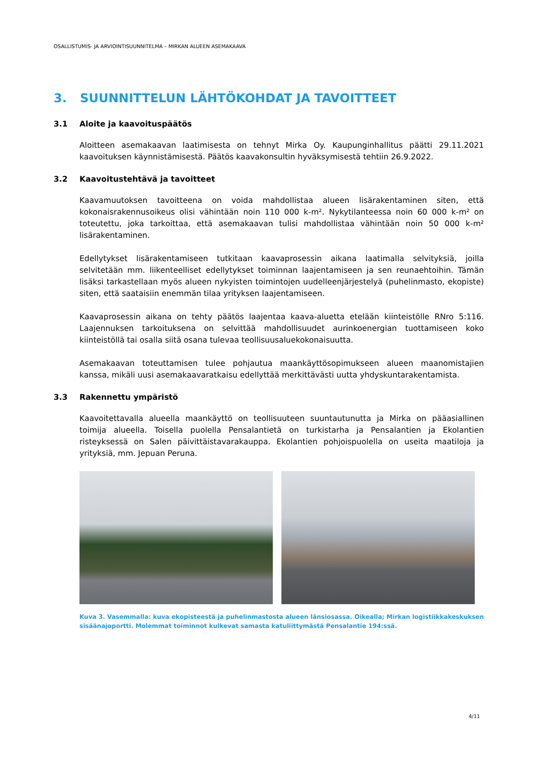OSALLISTUMIS- JA ARVIOINTISUUNNITELMA – MIRKAN ALUEEN ASEMAKAAVA
3. SUUNNITTELUN LÄHTÖKOHDAT JA TAVOITTEET
3.1 Aloite ja kaavoituspäätös
Aloitteen asemakaavan laatimisesta on tehnyt Mirka Oy. Kaupunginhallitus päätti 29.11.2021 kaavoituksen käynnistämisestä. Päätös kaavakonsultin hyväksymisestä tehtiin 26.9.2022.
3.2 Kaavoitustehtävä ja tavoitteet
Kaavamuutoksen tavoitteena on voida mahdollistaa alueen lisärakentaminen siten, että kokonaisrakennusoikeus olisi vähintään noin 110 000 k-m². Nykytilanteessa noin 60 000 k-m² on toteutettu, joka tarkoittaa, että asemakaavan tulisi mahdollistaa vähintään noin 50 000 k-m² lisärakentaminen.
Edellytykset lisärakentamiseen tutkitaan kaavaprosessin aikana laatimalla selvityksiä, joilla selvitetään mm. liikenteelliset edellytykset toiminnan laajentamiseen ja sen reunaehtoihin. Tämän lisäksi tarkastellaan myös alueen nykyisten toimintojen uudelleenjärjestelyä (puhelinmasto, ekopiste) siten, että saataisiin enemmän tilaa yrityksen laajentamiseen.
Kaavaprosessin aikana on tehty päätös laajentaa kaava-aluetta etelään kiinteistölle RNro 5:116. Laajennuksen tarkoituksena on selvittää mahdollisuudet aurinkoenergian tuottamiseen koko kiinteistöllä tai osalla siitä osana tulevaa teollisuusaluekokonaisuutta.
Asemakaavan toteuttamisen tulee pohjautua maankäyttösopimukseen alueen maanomistajien kanssa, mikäli uusi asemakaavaratkaisu edellyttää merkittävästi uutta yhdyskuntarakentamista.
3.3 Rakennettu ympäristö
Kaavoitettavalla alueella maankäyttö on teollisuuteen suuntautunutta ja Mirka on pääasiallinen toimija alueella. Toisella puolella Pensalantietä on turkistarha ja Pensalantien ja Ekolantien risteyksessä on Salen päivittäistavarakauppa. Ekolantien pohjoispuolella on useita maatiloja ja yrityksiä, mm. Jepuan Peruna.
Kuva 3. Vasemmalla: kuva ekopisteestä ja puhelinmastosta alueen länsiosassa. Oikealla; Mirkan logistiikkakeskuksen sisäänajoportti. Molemmat toiminnot kulkevat samasta katuliittymästä Pensalantie 194:ssä.
4/11